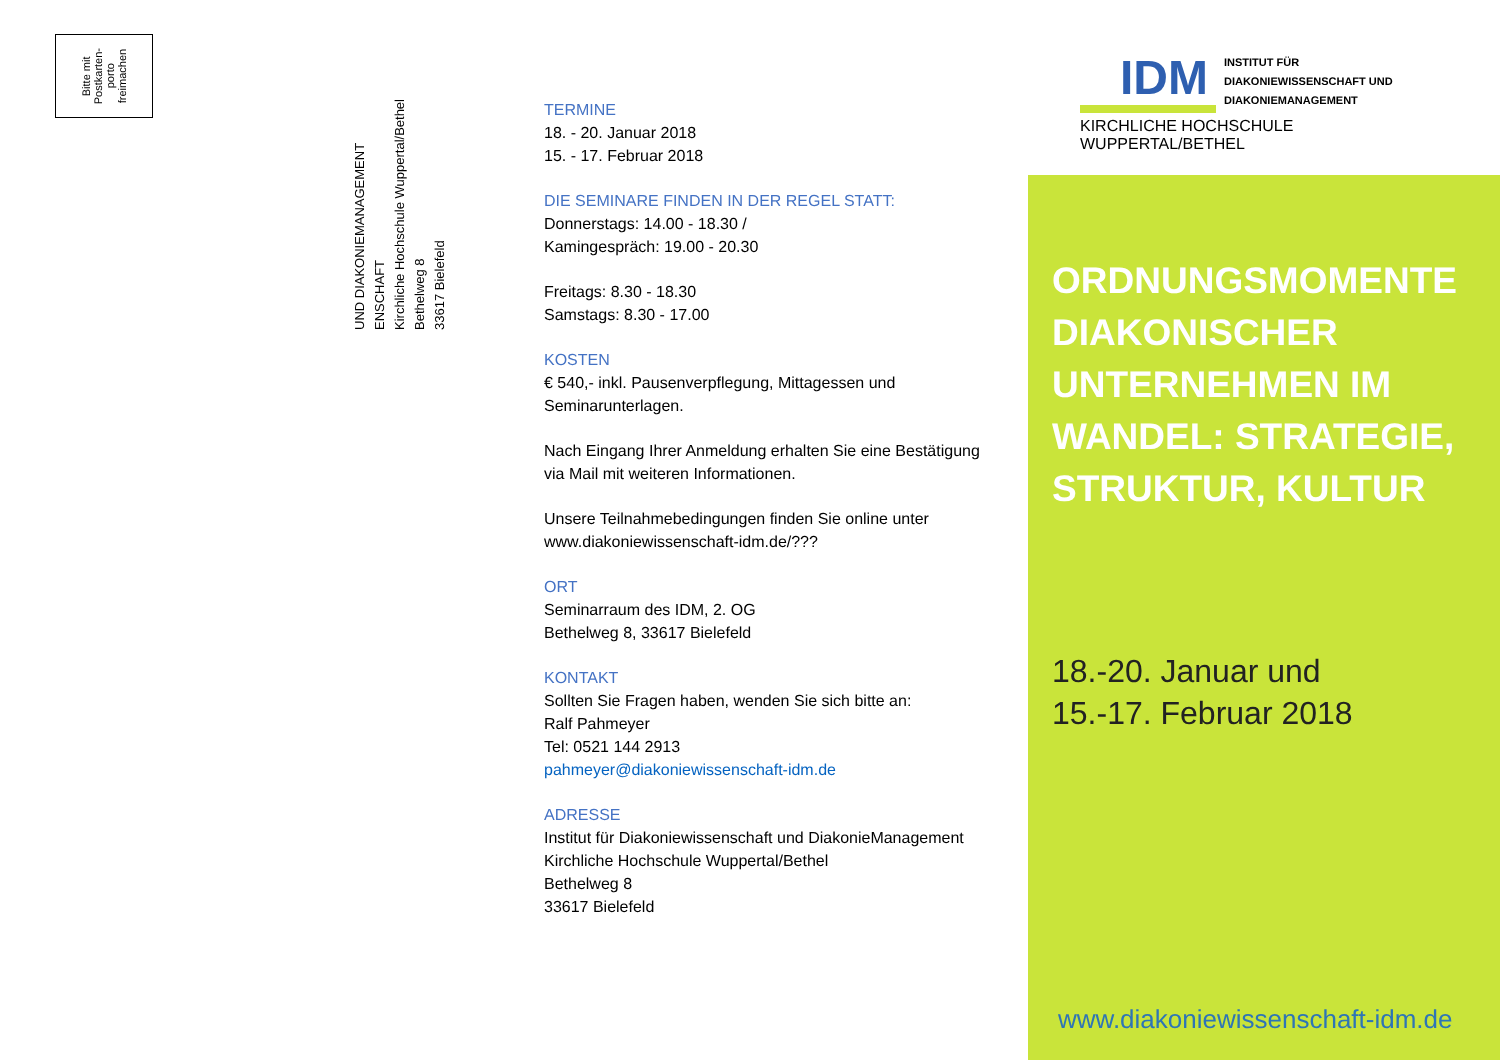Bitte mit
Postkarten-
porto
freimachen
UND DIAKONIEMANAGEMENT ENSCHAFT
Kirchliche Hochschule Wuppertal/Bethel
Bethelweg 8
33617 Bielefeld
TERMINE
18. - 20. Januar 2018
15. - 17. Februar 2018
DIE SEMINARE FINDEN IN DER REGEL STATT:
Donnerstags: 14.00 - 18.30 /
Kamingespräch: 19.00 - 20.30
Freitags: 8.30 - 18.30
Samstags: 8.30 - 17.00
KOSTEN
€ 540,- inkl. Pausenverpflegung, Mittagessen und Seminarunterlagen.
Nach Eingang Ihrer Anmeldung erhalten Sie eine Bestätigung via Mail mit weiteren Informationen.
Unsere Teilnahmebedingungen finden Sie online unter www.diakoniewissenschaft-idm.de/???
ORT
Seminarraum des IDM, 2. OG
Bethelweg 8, 33617 Bielefeld
KONTAKT
Sollten Sie Fragen haben, wenden Sie sich bitte an:
Ralf Pahmeyer
Tel: 0521 144 2913
pahmeyer@diakoniewissenschaft-idm.de
ADRESSE
Institut für Diakoniewissenschaft und DiakonieManagement
Kirchliche Hochschule Wuppertal/Bethel
Bethelweg 8
33617 Bielefeld
IDM INSTITUT FÜR
DIAKONIEWISSENSCHAFT UND
DIAKONIEMANAGEMENT
KIRCHLICHE HOCHSCHULE WUPPERTAL/BETHEL
ORDNUNGSMOMENTE DIAKONISCHER UNTERNEHMEN IM WANDEL: STRATEGIE, STRUKTUR, KULTUR
18.-20. Januar und
15.-17. Februar 2018
www.diakoniewissenschaft-idm.de